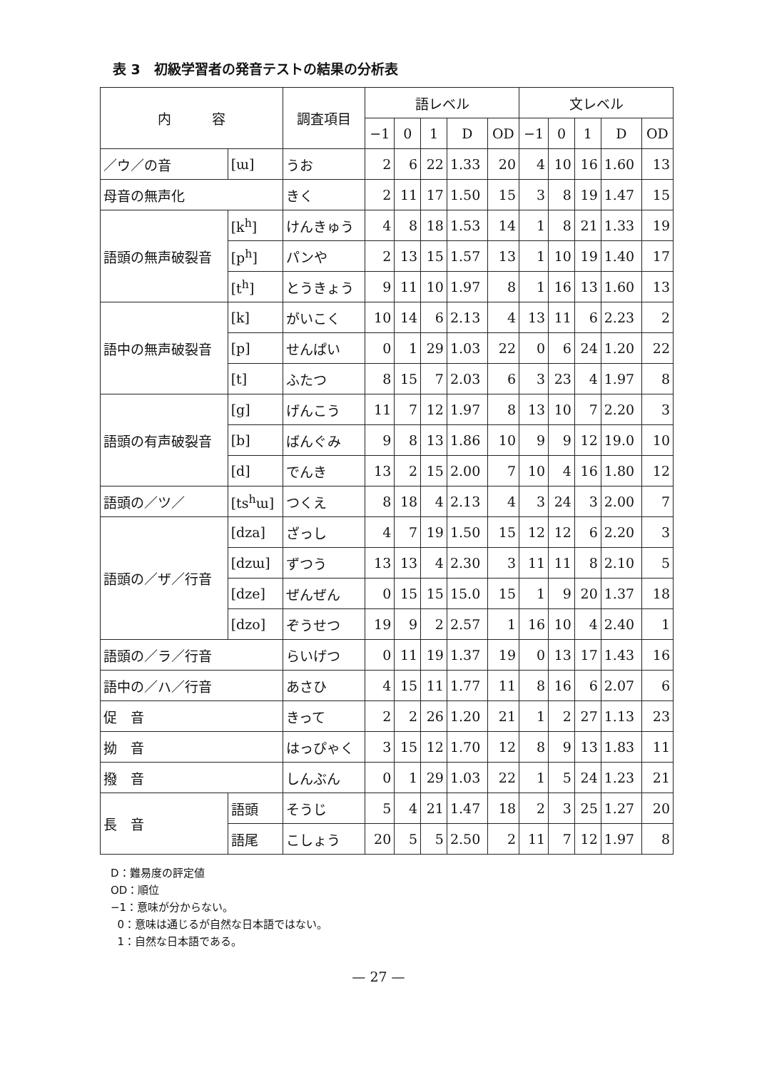表 3　初級学習者の発音テストの結果の分析表
| 内 容 | | 調査項目 | 語レベル | | | | | 文レベル | | | | |
| --- | --- | --- | --- | --- | --- | --- | --- | --- | --- | --- | --- | --- |
| | | | −1 | 0 | 1 | D | OD | −1 | 0 | 1 | D | OD |
| ／ウ／の音 | [ɯ] | うお | 2 | 6 | 22 | 1.33 | 20 | 4 | 10 | 16 | 1.60 | 13 |
| 母音の無声化 | | きく | 2 | 11 | 17 | 1.50 | 15 | 3 | 8 | 19 | 1.47 | 15 |
| 語頭の無声破裂音 | [k<sup>h</sup>] | けんきゅう | 4 | 8 | 18 | 1.53 | 14 | 1 | 8 | 21 | 1.33 | 19 |
| | [p<sup>h</sup>] | パンや | 2 | 13 | 15 | 1.57 | 13 | 1 | 10 | 19 | 1.40 | 17 |
| | [t<sup>h</sup>] | とうきょう | 9 | 11 | 10 | 1.97 | 8 | 1 | 16 | 13 | 1.60 | 13 |
| 語中の無声破裂音 | [k] | がいこく | 10 | 14 | 6 | 2.13 | 4 | 13 | 11 | 6 | 2.23 | 2 |
| | [p] | せんぱい | 0 | 1 | 29 | 1.03 | 22 | 0 | 6 | 24 | 1.20 | 22 |
| | [t] | ふたつ | 8 | 15 | 7 | 2.03 | 6 | 3 | 23 | 4 | 1.97 | 8 |
| 語頭の有声破裂音 | [g] | げんこう | 11 | 7 | 12 | 1.97 | 8 | 13 | 10 | 7 | 2.20 | 3 |
| | [b] | ばんぐみ | 9 | 8 | 13 | 1.86 | 10 | 9 | 9 | 12 | 19.0 | 10 |
| | [d] | でんき | 13 | 2 | 15 | 2.00 | 7 | 10 | 4 | 16 | 1.80 | 12 |
| 語頭の／ツ／ | [ts<sup>h</sup>ɯ] | つくえ | 8 | 18 | 4 | 2.13 | 4 | 3 | 24 | 3 | 2.00 | 7 |
| 語頭の／ザ／行音 | [dza] | ざっし | 4 | 7 | 19 | 1.50 | 15 | 12 | 12 | 6 | 2.20 | 3 |
| | [dzɯ] | ずつう | 13 | 13 | 4 | 2.30 | 3 | 11 | 11 | 8 | 2.10 | 5 |
| | [dze] | ぜんぜん | 0 | 15 | 15 | 15.0 | 15 | 1 | 9 | 20 | 1.37 | 18 |
| | [dzo] | ぞうせつ | 19 | 9 | 2 | 2.57 | 1 | 16 | 10 | 4 | 2.40 | 1 |
| 語頭の／ラ／行音 | | らいげつ | 0 | 11 | 19 | 1.37 | 19 | 0 | 13 | 17 | 1.43 | 16 |
| 語中の／ハ／行音 | | あさひ | 4 | 15 | 11 | 1.77 | 11 | 8 | 16 | 6 | 2.07 | 6 |
| 促 音 | | きって | 2 | 2 | 26 | 1.20 | 21 | 1 | 2 | 27 | 1.13 | 23 |
| 拗 音 | | はっぴゃく | 3 | 15 | 12 | 1.70 | 12 | 8 | 9 | 13 | 1.83 | 11 |
| 撥 音 | | しんぶん | 0 | 1 | 29 | 1.03 | 22 | 1 | 5 | 24 | 1.23 | 21 |
| 長 音 | 語頭 | そうじ | 5 | 4 | 21 | 1.47 | 18 | 2 | 3 | 25 | 1.27 | 20 |
| | 語尾 | こしょう | 20 | 5 | 5 | 2.50 | 2 | 11 | 7 | 12 | 1.97 | 8 |
D：難易度の評定値
OD：順位
−1：意味が分からない。
0：意味は通じるが自然な日本語ではない。
1：自然な日本語である。
— 27 —